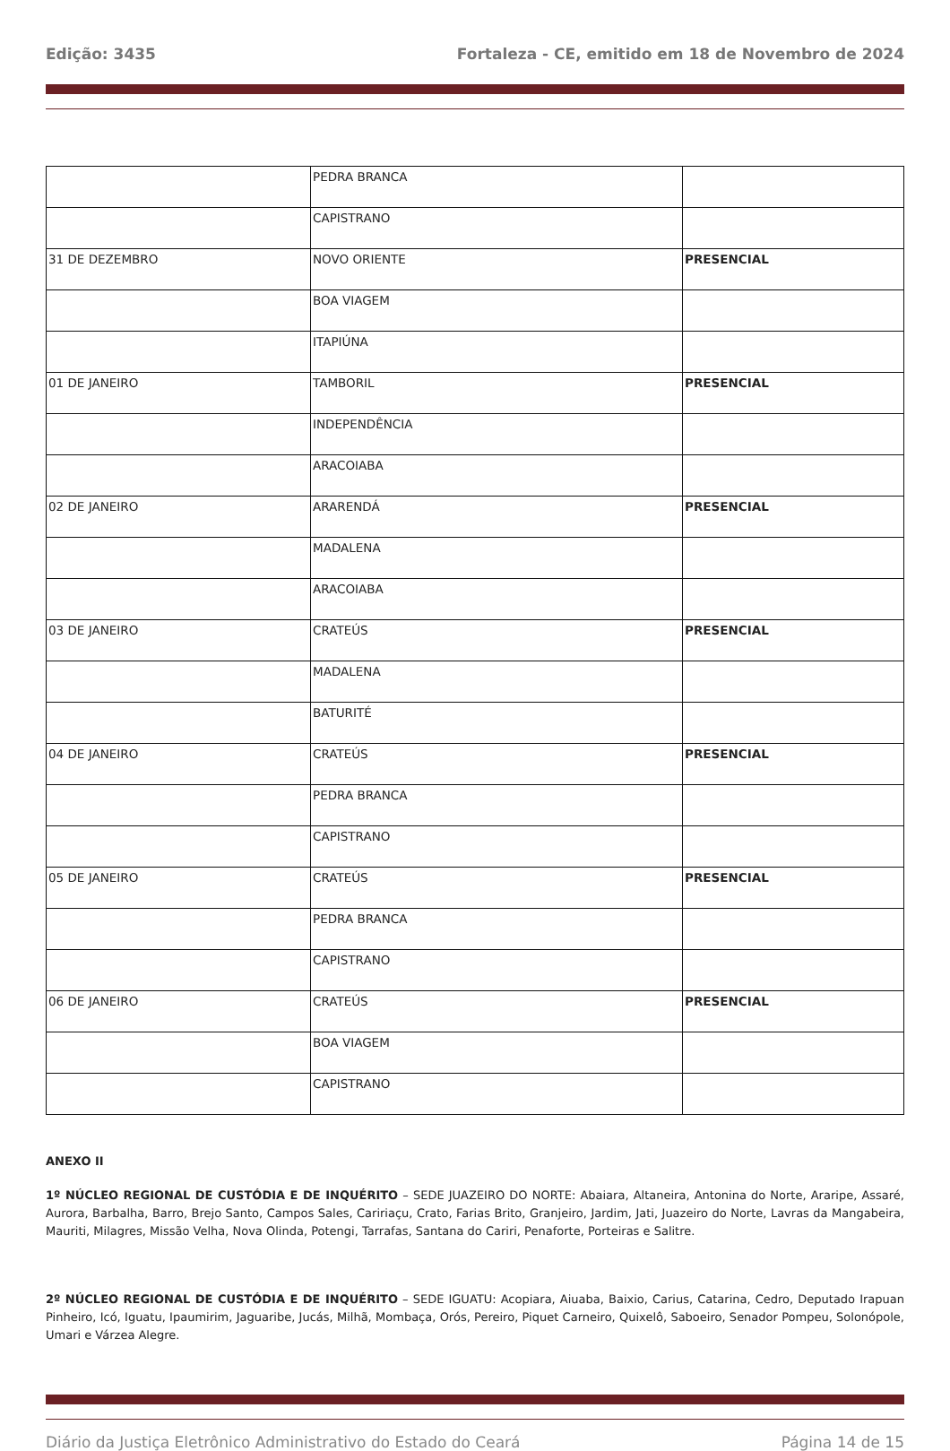Edição: 3435 Fortaleza - CE, emitido em 18 de Novembro de 2024
| | PEDRA BRANCA | |
| | CAPISTRANO | |
| 31 DE DEZEMBRO | NOVO ORIENTE | PRESENCIAL |
| | BOA VIAGEM | |
| | ITAPIÚNA | |
| 01 DE JANEIRO | TAMBORIL | PRESENCIAL |
| | INDEPENDÊNCIA | |
| | ARACOIABA | |
| 02 DE JANEIRO | ARARENDÁ | PRESENCIAL |
| | MADALENA | |
| | ARACOIABA | |
| 03 DE JANEIRO | CRATEÚS | PRESENCIAL |
| | MADALENA | |
| | BATURITÉ | |
| 04 DE JANEIRO | CRATEÚS | PRESENCIAL |
| | PEDRA BRANCA | |
| | CAPISTRANO | |
| 05 DE JANEIRO | CRATEÚS | PRESENCIAL |
| | PEDRA BRANCA | |
| | CAPISTRANO | |
| 06 DE JANEIRO | CRATEÚS | PRESENCIAL |
| | BOA VIAGEM | |
| | CAPISTRANO | |
ANEXO II
1º NÚCLEO REGIONAL DE CUSTÓDIA E DE INQUÉRITO – SEDE JUAZEIRO DO NORTE: Abaiara, Altaneira, Antonina do Norte, Araripe, Assaré, Aurora, Barbalha, Barro, Brejo Santo, Campos Sales, Caririaçu, Crato, Farias Brito, Granjeiro, Jardim, Jati, Juazeiro do Norte, Lavras da Mangabeira, Mauriti, Milagres, Missão Velha, Nova Olinda, Potengi, Tarrafas, Santana do Cariri, Penaforte, Porteiras e Salitre.
2º NÚCLEO REGIONAL DE CUSTÓDIA E DE INQUÉRITO – SEDE IGUATU: Acopiara, Aiuaba, Baixio, Carius, Catarina, Cedro, Deputado Irapuan Pinheiro, Icó, Iguatu, Ipaumirim, Jaguaribe, Jucás, Milhã, Mombaça, Orós, Pereiro, Piquet Carneiro, Quixelô, Saboeiro, Senador Pompeu, Solonópole, Umari e Várzea Alegre.
Diário da Justiça Eletrônico Administrativo do Estado do Ceará Página 14 de 15